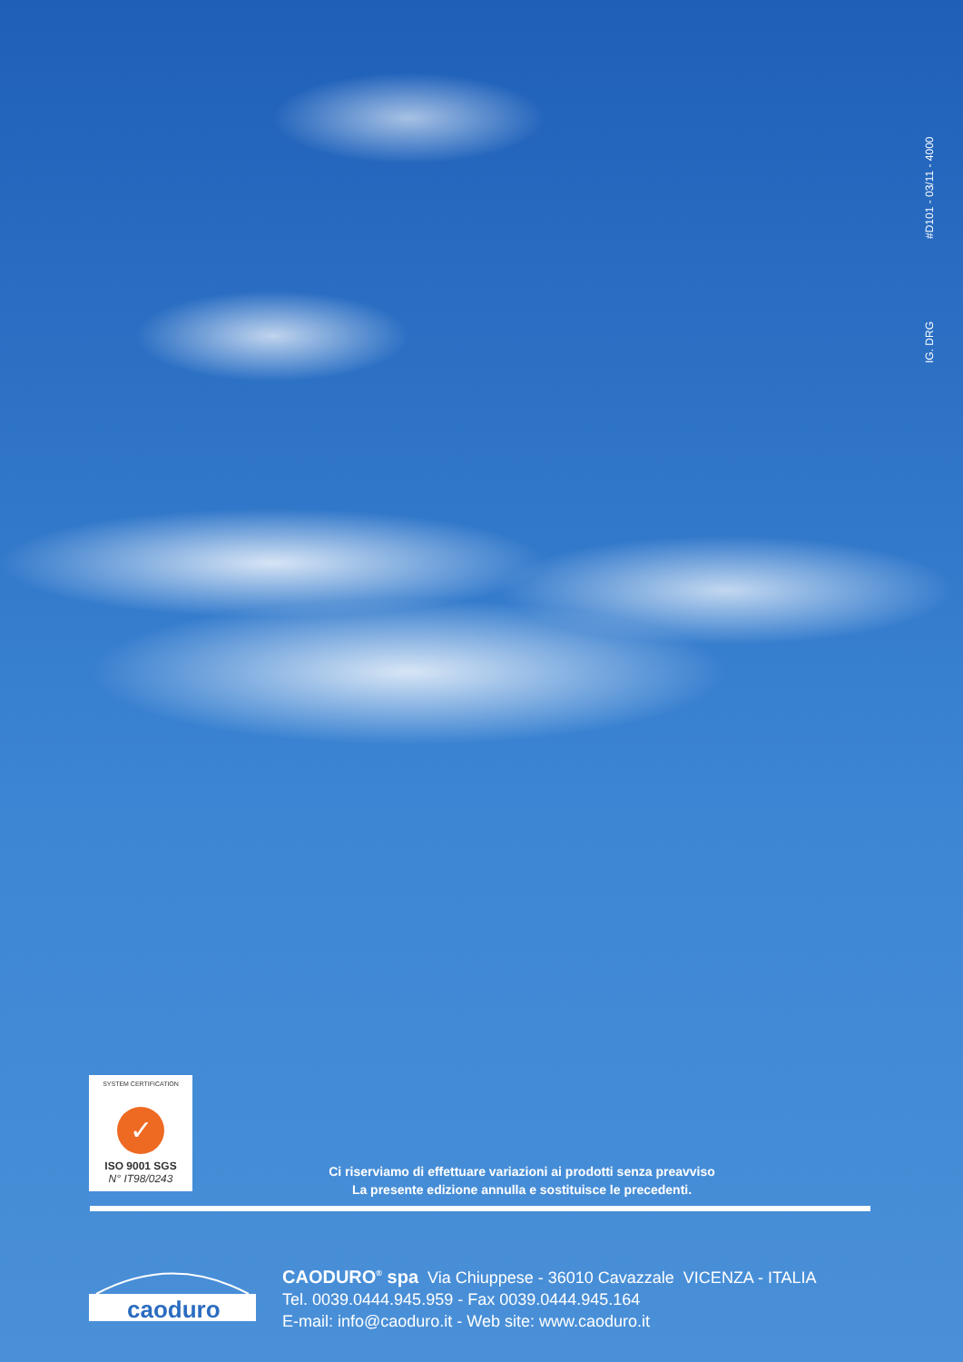IG. DRG #D101 - 03/11 - 4000
SYSTEM CERTIFICATION
✓
ISO 9001 SGS
N° IT98/0243
Ci riserviamo di effettuare variazioni ai prodotti senza preavviso
La presente edizione annulla e sostituisce le precedenti.
caoduro
CAODURO<sup>®</sup> spa Via Chiuppese - 36010 Cavazzale VICENZA - ITALIA
Tel. 0039.0444.945.959 - Fax 0039.0444.945.164
E-mail: info@caoduro.it - Web site: www.caoduro.it